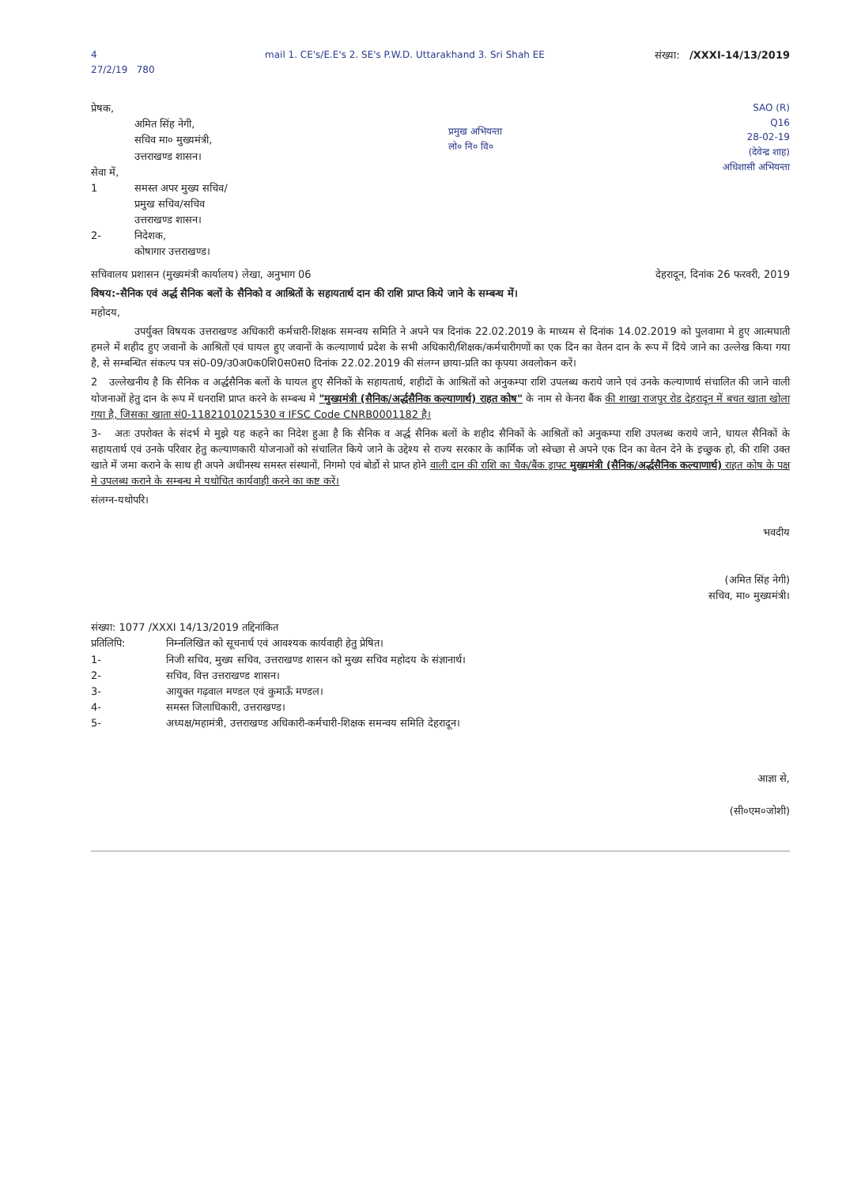4
27/2/19 780
mail 1. CE's/E.E's 2. SE's P.W.D. Uttarakhand 3. Sri Shah EE
संख्या: /XXXI-14/13/2019
प्रेषक,
अमित सिंह नेगी,
सचिव मा० मुख्यमंत्री,
उत्तराखण्ड शासन।
सेवा में,
1 समस्त अपर मुख्य सचिव/
प्रमुख सचिव/सचिव
उत्तराखण्ड शासन।
2- निदेशक,
कोषागार उत्तराखण्ड।
प्रमुख अभियन्ता
लो० नि० वि०
SAO (R)
Q16
28-02-19
(देवेन्द्र शाह)
अधिशासी अभियन्ता
सचिवालय प्रशासन (मुख्यमंत्री कार्यालय) लेखा, अनुभाग 06 देहरादून, दिनांक 26 फरवरी, 2019
विषय:-सैनिक एवं अर्द्ध सैनिक बलों के सैनिको व आश्रितों के सहायतार्थ दान की राशि प्राप्त किये जाने के सम्बन्ध में।
महोदय,
उपर्युक्त विषयक उत्तराखण्ड अधिकारी कर्मचारी-शिक्षक समन्वय समिति ने अपने पत्र दिनांक 22.02.2019 के माध्यम से दिनांक 14.02.2019 को पुलवामा मे हुए आत्मघाती हमले में शहीद हुए जवानों के आश्रितों एवं घायल हुए जवानों के कल्याणार्थ प्रदेश के सभी अधिकारी/शिक्षक/कर्मचारीगणों का एक दिन का वेतन दान के रूप में दिये जाने का उल्लेख किया गया है, से सम्बन्धित संकल्प पत्र सं0-09/उ0अ0क0शि0स0स0 दिनांक 22.02.2019 की संलग्न छाया-प्रति का कृपया अवलोकन करें।
2 उल्लेखनीय है कि सैनिक व अर्द्धसैनिक बलों के घायल हुए सैनिकों के सहायतार्थ, शहीदों के आश्रितों को अनुकम्पा राशि उपलब्ध कराये जाने एवं उनके कल्याणार्थ संचालित की जाने वाली योजनाओं हेतु दान के रूप में धनराशि प्राप्त करने के सम्बन्ध मे "मुख्यमंत्री (सैनिक/अर्द्धसैनिक कल्याणार्थ) राहत कोष" के नाम से केनरा बैंक की शाखा राजपुर रोड देहरादून में बचत खाता खोला गया है, जिसका खाता सं0-1182101021530 व IFSC Code CNRB0001182 है।
3- अतः उपरोक्त के संदर्भ मे मुझे यह कहने का निदेश हुआ है कि सैनिक व अर्द्ध सैनिक बलों के शहीद सैनिकों के आश्रितों को अनुकम्पा राशि उपलब्ध कराये जाने, घायल सैनिकों के सहायतार्थ एवं उनके परिवार हेतु कल्याणकारी योजनाओं को संचालित किये जाने के उद्देश्य से राज्य सरकार के कार्मिक जो स्वेच्छा से अपने एक दिन का वेतन देने के इच्छुक हो, की राशि उक्त खाते में जमा कराने के साथ ही अपने अधीनस्थ समस्त संस्थानों, निगमो एवं बोर्डो से प्राप्त होने वाली दान की राशि का चैक/बैंक ड्राफ्ट मुख्यमंत्री (सैनिक/अर्द्धसैनिक कल्याणार्थ) राहत कोष के पक्ष मे उपलब्ध कराने के सम्बन्ध मे यथोचित कार्यवाही करने का कष्ट करें।
संलग्न-यथोपरि।
भवदीय
(अमित सिंह नेगी)
सचिव, मा० मुख्यमंत्री।
संख्या: 1077 /XXXI 14/13/2019 तद्दिनांकित
प्रतिलिपि: निम्नलिखित को सूचनार्थ एवं आवश्यक कार्यवाही हेतु प्रेषित।
1- निजी सचिव, मुख्य सचिव, उत्तराखण्ड शासन को मुख्य सचिव महोदय के संज्ञानार्थ।
2- सचिव, वित्त उत्तराखण्ड शासन।
3- आयुक्त गढ़वाल मण्डल एवं कुमाऊँ मण्डल।
4- समस्त जिलाधिकारी, उत्तराखण्ड।
5- अध्यक्ष/महामंत्री, उत्तराखण्ड अधिकारी-कर्मचारी-शिक्षक समन्वय समिति देहरादून।
आज्ञा से,
(सी०एम०जोशी)